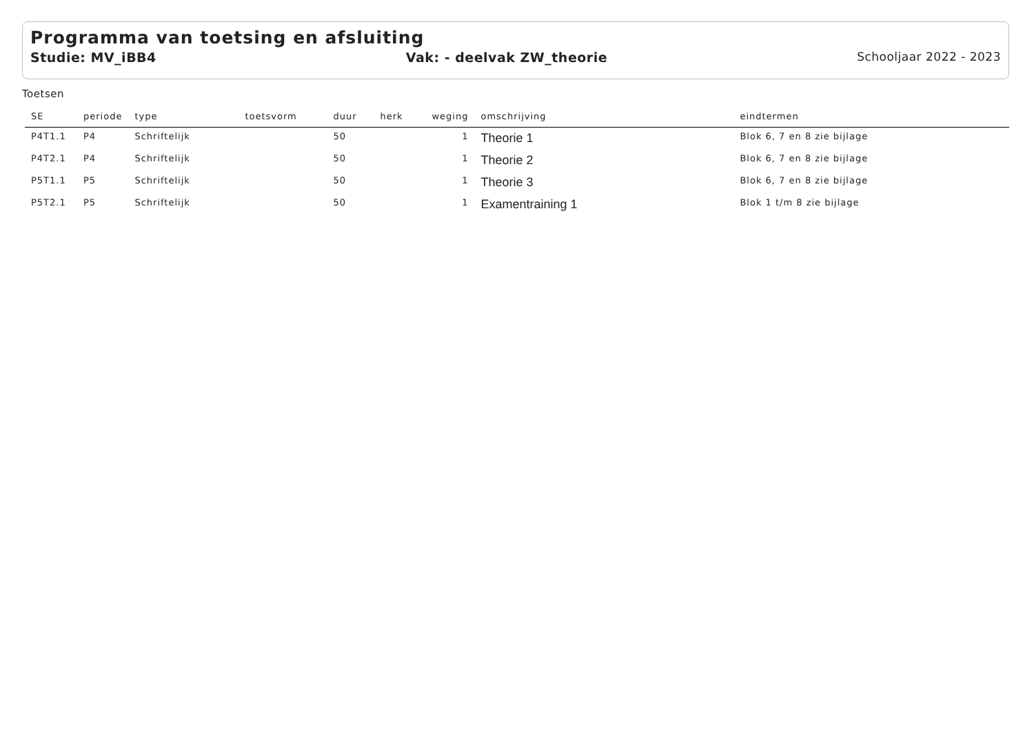Programma van toetsing en afsluiting
Studie: MV_iBB4 Vak: - deelvak ZW_theorie Schooljaar 2022 - 2023
Toetsen
| SE | periode | type | toetsvorm | duur | herk | weging | omschrijving | eindtermen |
| --- | --- | --- | --- | --- | --- | --- | --- | --- |
| P4T1.1 | P4 | Schriftelijk | | 50 | | 1 | Theorie 1 | Blok 6, 7 en 8 zie bijlage |
| P4T2.1 | P4 | Schriftelijk | | 50 | | 1 | Theorie 2 | Blok 6, 7 en 8 zie bijlage |
| P5T1.1 | P5 | Schriftelijk | | 50 | | 1 | Theorie 3 | Blok 6, 7 en 8 zie bijlage |
| P5T2.1 | P5 | Schriftelijk | | 50 | | 1 | Examentraining 1 | Blok 1 t/m 8 zie bijlage |